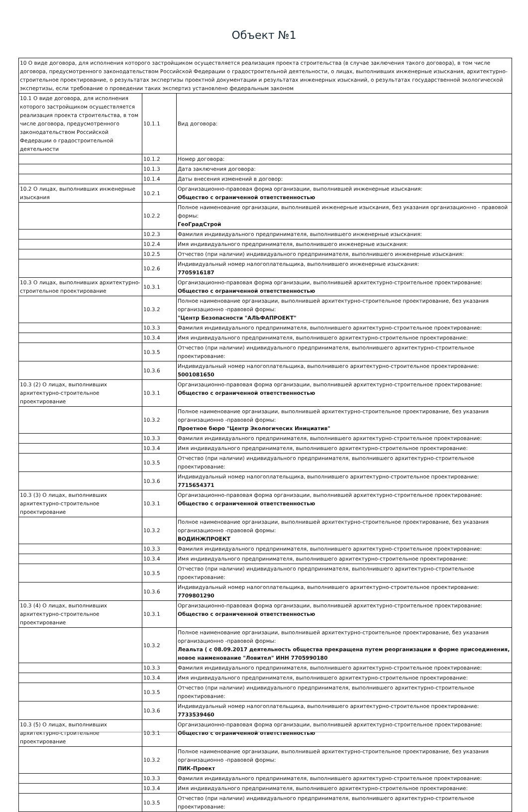Объект №1
| 10 О виде договора, для исполнения которого застройщиком осуществляется реализация проекта строительства (в случае заключения такого договора), в том числе договора, предусмотренного законодательством Российской Федерации о градостроительной деятельности, о лицах, выполнивших инженерные изыскания, архитектурно-строительное проектирование, о результатах экспертизы проектной документации и результатах инженерных изысканий, о результатах государственной экологической экспертизы, если требование о проведении таких экспертиз установлено федеральным законом | | |
| 10.1 О виде договора, для исполнения которого застройщиком осуществляется реализация проекта строительства, в том числе договора, предусмотренного законодательством Российской Федерации о градостроительной деятельности | 10.1.1 | Вид договора: |
| | 10.1.2 | Номер договора: |
| | 10.1.3 | Дата заключения договора: |
| | 10.1.4 | Даты внесения изменений в договор: |
| 10.2 О лицах, выполнивших инженерные изыскания | 10.2.1 | Организационно-правовая форма организации, выполнившей инженерные изыскания: Общество с ограниченной ответственностью |
| | 10.2.2 | Полное наименование организации, выполнившей инженерные изыскания, без указания организационно - правовой формы: ГеоГрадСтрой |
| | 10.2.3 | Фамилия индивидуального предпринимателя, выполнившего инженерные изыскания: |
| | 10.2.4 | Имя индивидуального предпринимателя, выполнившего инженерные изыскания: |
| | 10.2.5 | Отчество (при наличии) индивидуального предпринимателя, выполнившего инженерные изыскания: |
| | 10.2.6 | Индивидуальный номер налогоплательщика, выполнившего инженерные изыскания: 7705916187 |
| 10.3 О лицах, выполнивших архитектурно-строительное проектирование | 10.3.1 | Организационно-правовая форма организации, выполнившей архитектурно-строительное проектирование: Общество с ограниченной ответственностью |
| | 10.3.2 | Полное наименование организации, выполнившей архитектурно-строительное проектирование, без указания организационно -правовой формы: "Центр Безопасности "АЛЬФАПРОЕКТ" |
| | 10.3.3 | Фамилия индивидуального предпринимателя, выполнившего архитектурно-строительное проектирование: |
| | 10.3.4 | Имя индивидуального предпринимателя, выполнившего архитектурно-строительное проектирование: |
| | 10.3.5 | Отчество (при наличии) индивидуального предпринимателя, выполнившего архитектурно-строительное проектирование: |
| | 10.3.6 | Индивидуальный номер налогоплательщика, выполнившего архитектурно-строительное проектирование: 5001081650 |
| 10.3 (2) О лицах, выполнивших архитектурно-строительное проектирование | 10.3.1 | Организационно-правовая форма организации, выполнившей архитектурно-строительное проектирование: Общество с ограниченной ответственностью |
| | 10.3.2 | Полное наименование организации, выполнившей архитектурно-строительное проектирование, без указания организационно -правовой формы: Проетное бюро "Центр Экологичесих Инициатив" |
| | 10.3.3 | Фамилия индивидуального предпринимателя, выполнившего архитектурно-строительное проектирование: |
| | 10.3.4 | Имя индивидуального предпринимателя, выполнившего архитектурно-строительное проектирование: |
| | 10.3.5 | Отчество (при наличии) индивидуального предпринимателя, выполнившего архитектурно-строительное проектирование: |
| | 10.3.6 | Индивидуальный номер налогоплательщика, выполнившего архитектурно-строительное проектирование: 7715654371 |
| 10.3 (3) О лицах, выполнивших архитектурно-строительное проектирование | 10.3.1 | Организационно-правовая форма организации, выполнившей архитектурно-строительное проектирование: Общество с ограниченной ответственностью |
| | 10.3.2 | Полное наименование организации, выполнившей архитектурно-строительное проектирование, без указания организационно -правовой формы: ВОДИНЖПРОЕКТ |
| | 10.3.3 | Фамилия индивидуального предпринимателя, выполнившего архитектурно-строительное проектирование: |
| | 10.3.4 | Имя индивидуального предпринимателя, выполнившего архитектурно-строительное проектирование: |
| | 10.3.5 | Отчество (при наличии) индивидуального предпринимателя, выполнившего архитектурно-строительное проектирование: |
| | 10.3.6 | Индивидуальный номер налогоплательщика, выполнившего архитектурно-строительное проектирование: 7709801290 |
| 10.3 (4) О лицах, выполнивших архитектурно-строительное проектирование | 10.3.1 | Организационно-правовая форма организации, выполнившей архитектурно-строительное проектирование: Общество с ограниченной ответственностью |
| | 10.3.2 | Полное наименование организации, выполнившей архитектурно-строительное проектирование, без указания организационно -правовой формы: Леальта ( с 08.09.2017 деятельность общества прекращена путем реорганизации в форме присоединения, новое наименование "Ловител" ИНН 7705990180 |
| | 10.3.3 | Фамилия индивидуального предпринимателя, выполнившего архитектурно-строительное проектирование: |
| | 10.3.4 | Имя индивидуального предпринимателя, выполнившего архитектурно-строительное проектирование: |
| | 10.3.5 | Отчество (при наличии) индивидуального предпринимателя, выполнившего архитектурно-строительное проектирование: |
| | 10.3.6 | Индивидуальный номер налогоплательщика, выполнившего архитектурно-строительное проектирование: 7733539460 |
| 10.3 (5) О лицах, выполнивших архитектурно-строительное проектирование | 10.3.1 | Организационно-правовая форма организации, выполнившей архитектурно-строительное проектирование: Общество с ограниченной ответственностью |
| | 10.3.2 | Полное наименование организации, выполнившей архитектурно-строительное проектирование, без указания организационно -правовой формы: ПИК-Проект |
| | 10.3.3 | Фамилия индивидуального предпринимателя, выполнившего архитектурно-строительное проектирование: |
| | 10.3.4 | Имя индивидуального предпринимателя, выполнившего архитектурно-строительное проектирование: |
| | 10.3.5 | Отчество (при наличии) индивидуального предпринимателя, выполнившего архитектурно-строительное проектирование: |